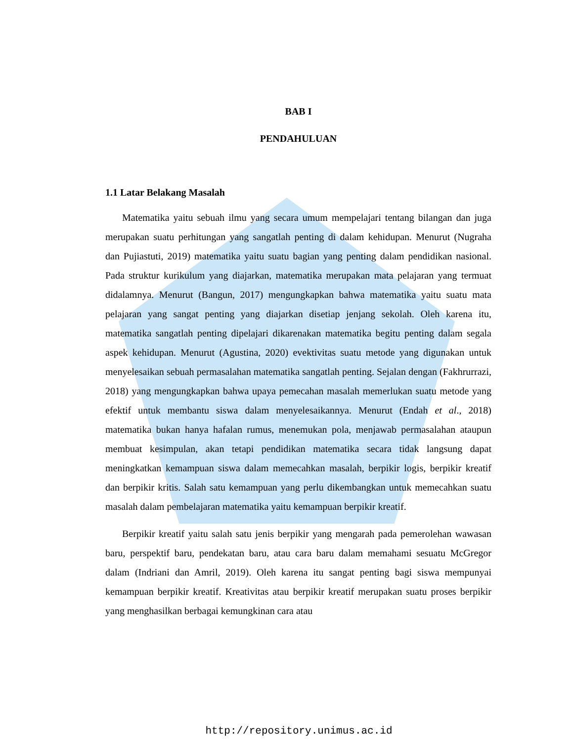BAB I
PENDAHULUAN
1.1 Latar Belakang Masalah
Matematika yaitu sebuah ilmu yang secara umum mempelajari tentang bilangan dan juga merupakan suatu perhitungan yang sangatlah penting di dalam kehidupan. Menurut (Nugraha dan Pujiastuti, 2019) matematika yaitu suatu bagian yang penting dalam pendidikan nasional. Pada struktur kurikulum yang diajarkan, matematika merupakan mata pelajaran yang termuat didalamnya. Menurut (Bangun, 2017) mengungkapkan bahwa matematika yaitu suatu mata pelajaran yang sangat penting yang diajarkan disetiap jenjang sekolah. Oleh karena itu, matematika sangatlah penting dipelajari dikarenakan matematika begitu penting dalam segala aspek kehidupan. Menurut (Agustina, 2020) evektivitas suatu metode yang digunakan untuk menyelesaikan sebuah permasalahan matematika sangatlah penting. Sejalan dengan (Fakhrurrazi, 2018) yang mengungkapkan bahwa upaya pemecahan masalah memerlukan suatu metode yang efektif untuk membantu siswa dalam menyelesaikannya. Menurut (Endah et al., 2018) matematika bukan hanya hafalan rumus, menemukan pola, menjawab permasalahan ataupun membuat kesimpulan, akan tetapi pendidikan matematika secara tidak langsung dapat meningkatkan kemampuan siswa dalam memecahkan masalah, berpikir logis, berpikir kreatif dan berpikir kritis. Salah satu kemampuan yang perlu dikembangkan untuk memecahkan suatu masalah dalam pembelajaran matematika yaitu kemampuan berpikir kreatif.
Berpikir kreatif yaitu salah satu jenis berpikir yang mengarah pada pemerolehan wawasan baru, perspektif baru, pendekatan baru, atau cara baru dalam memahami sesuatu McGregor dalam (Indriani dan Amril, 2019). Oleh karena itu sangat penting bagi siswa mempunyai kemampuan berpikir kreatif. Kreativitas atau berpikir kreatif merupakan suatu proses berpikir yang menghasilkan berbagai kemungkinan cara atau
http://repository.unimus.ac.id